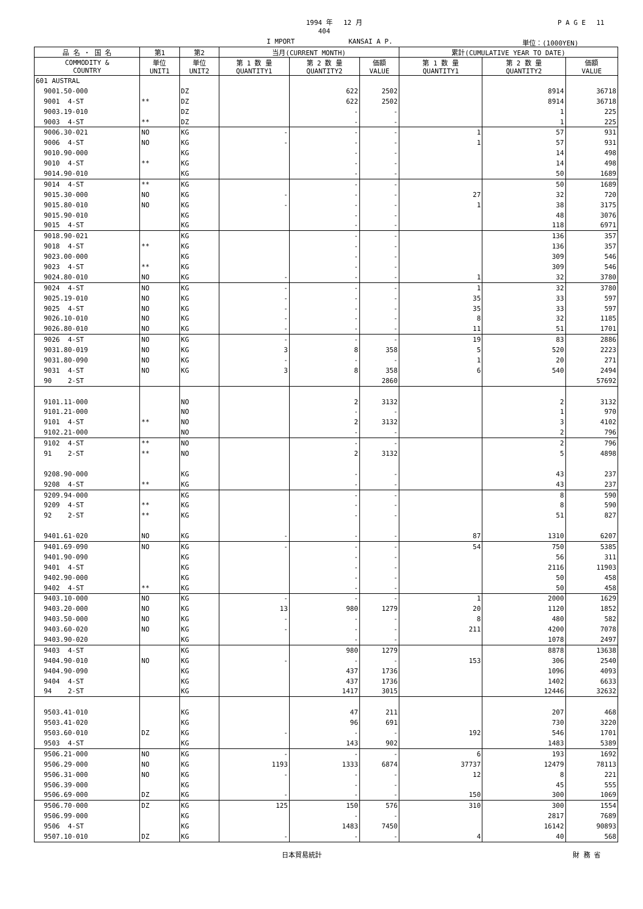1994 年 　12 月 P A G E　 11
404
I MPORT KANSAI A P. 単位：(1000YEN)
| 品 名 ・ 国 名 | 第1 | 第2 | 当月(CURRENT MONTH) | | | 累計(CUMULATIVE YEAR TO DATE) | | |
| --- | --- | --- | --- | --- | --- | --- | --- | --- |
| COMMODITY & COUNTRY | 単位 UNIT1 | 単位 UNIT2 | 第 1 数 量 QUANTITY1 | 第 2 数 量 QUANTITY2 | 価額 VALUE | 第 1 数 量 QUANTITY1 | 第 2 数 量 QUANTITY2 | 価額 VALUE |
| 601 AUSTRAL | | | | | | | | |
| 9001.50-000 | | DZ | | 622 | 2502 | | 8914 | 36718 |
| 9001 4-ST | ** | DZ | | 622 | 2502 | | 8914 | 36718 |
| 9003.19-010 | | DZ | | - | - | | 1 | 225 |
| 9003 4-ST | ** | DZ | | - | - | | 1 | 225 |
| 9006.30-021 | NO | KG | - | - | - | 1 | 57 | 931 |
| 9006 4-ST | NO | KG | - | - | - | 1 | 57 | 931 |
| 9010.90-000 | | KG | | - | - | | 14 | 498 |
| 9010 4-ST | ** | KG | | - | - | | 14 | 498 |
| 9014.90-010 | | KG | | - | - | | 50 | 1689 |
| 9014 4-ST | ** | KG | | - | - | | 50 | 1689 |
| 9015.30-000 | NO | KG | - | - | - | 27 | 32 | 720 |
| 9015.80-010 | NO | KG | - | - | - | 1 | 38 | 3175 |
| 9015.90-010 | | KG | | - | - | | 48 | 3076 |
| 9015 4-ST | | KG | | - | - | | 118 | 6971 |
| 9018.90-021 | | KG | | - | - | | 136 | 357 |
| 9018 4-ST | ** | KG | | - | - | | 136 | 357 |
| 9023.00-000 | | KG | | - | - | | 309 | 546 |
| 9023 4-ST | ** | KG | | - | - | | 309 | 546 |
| 9024.80-010 | NO | KG | - | - | - | 1 | 32 | 3780 |
| 9024 4-ST | NO | KG | - | - | - | 1 | 32 | 3780 |
| 9025.19-010 | NO | KG | - | - | - | 35 | 33 | 597 |
| 9025 4-ST | NO | KG | - | - | - | 35 | 33 | 597 |
| 9026.10-010 | NO | KG | - | - | - | 8 | 32 | 1185 |
| 9026.80-010 | NO | KG | - | - | - | 11 | 51 | 1701 |
| 9026 4-ST | NO | KG | - | - | - | 19 | 83 | 2886 |
| 9031.80-019 | NO | KG | 3 | 8 | 358 | 5 | 520 | 2223 |
| 9031.80-090 | NO | KG | - | - | - | 1 | 20 | 271 |
| 9031 4-ST | NO | KG | 3 | 8 | 358 | 6 | 540 | 2494 |
| 90 2-ST | | | | | 2860 | | | 57692 |
| 9101.11-000 | | NO | | 2 | 3132 | | 2 | 3132 |
| 9101.21-000 | | NO | | - | - | | 1 | 970 |
| 9101 4-ST | ** | NO | | 2 | 3132 | | 3 | 4102 |
| 9102.21-000 | | NO | | - | - | | 2 | 796 |
| 9102 4-ST | ** | NO | | - | - | | 2 | 796 |
| 91 2-ST | ** | NO | | 2 | 3132 | | 5 | 4898 |
| 9208.90-000 | | KG | | - | - | | 43 | 237 |
| 9208 4-ST | ** | KG | | - | - | | 43 | 237 |
| 9209.94-000 | | KG | | - | - | | 8 | 590 |
| 9209 4-ST | ** | KG | | - | - | | 8 | 590 |
| 92 2-ST | ** | KG | | - | - | | 51 | 827 |
| 9401.61-020 | NO | KG | - | - | - | 87 | 1310 | 6207 |
| 9401.69-090 | NO | KG | - | - | - | 54 | 750 | 5385 |
| 9401.90-090 | | KG | | - | - | | 56 | 311 |
| 9401 4-ST | | KG | | - | - | | 2116 | 11903 |
| 9402.90-000 | | KG | | - | - | | 50 | 458 |
| 9402 4-ST | ** | KG | | - | - | | 50 | 458 |
| 9403.10-000 | NO | KG | - | - | - | 1 | 2000 | 1629 |
| 9403.20-000 | NO | KG | 13 | 980 | 1279 | 20 | 1120 | 1852 |
| 9403.50-000 | NO | KG | - | - | - | 8 | 480 | 582 |
| 9403.60-020 | NO | KG | - | - | - | 211 | 4200 | 7078 |
| 9403.90-020 | | KG | | - | - | | 1078 | 2497 |
| 9403 4-ST | | KG | | 980 | 1279 | | 8878 | 13638 |
| 9404.90-010 | NO | KG | - | - | - | 153 | 306 | 2540 |
| 9404.90-090 | | KG | | 437 | 1736 | | 1096 | 4093 |
| 9404 4-ST | | KG | | 437 | 1736 | | 1402 | 6633 |
| 94 2-ST | | KG | | 1417 | 3015 | | 12446 | 32632 |
| 9503.41-010 | | KG | | 47 | 211 | | 207 | 468 |
| 9503.41-020 | | KG | | 96 | 691 | | 730 | 3220 |
| 9503.60-010 | DZ | KG | - | - | - | 192 | 546 | 1701 |
| 9503 4-ST | | KG | | 143 | 902 | | 1483 | 5389 |
| 9506.21-000 | NO | KG | - | - | - | 6 | 193 | 1692 |
| 9506.29-000 | NO | KG | 1193 | 1333 | 6874 | 37737 | 12479 | 78113 |
| 9506.31-000 | NO | KG | - | - | - | 12 | 8 | 221 |
| 9506.39-000 | | KG | | - | - | | 45 | 555 |
| 9506.69-000 | DZ | KG | - | - | - | 150 | 300 | 1069 |
| 9506.70-000 | DZ | KG | 125 | 150 | 576 | 310 | 300 | 1554 |
| 9506.99-000 | | KG | | - | - | | 2817 | 7689 |
| 9506 4-ST | | KG | | 1483 | 7450 | | 16142 | 90893 |
| 9507.10-010 | DZ | KG | - | - | - | 4 | 40 | 568 |
日本貿易統計 財 務 省